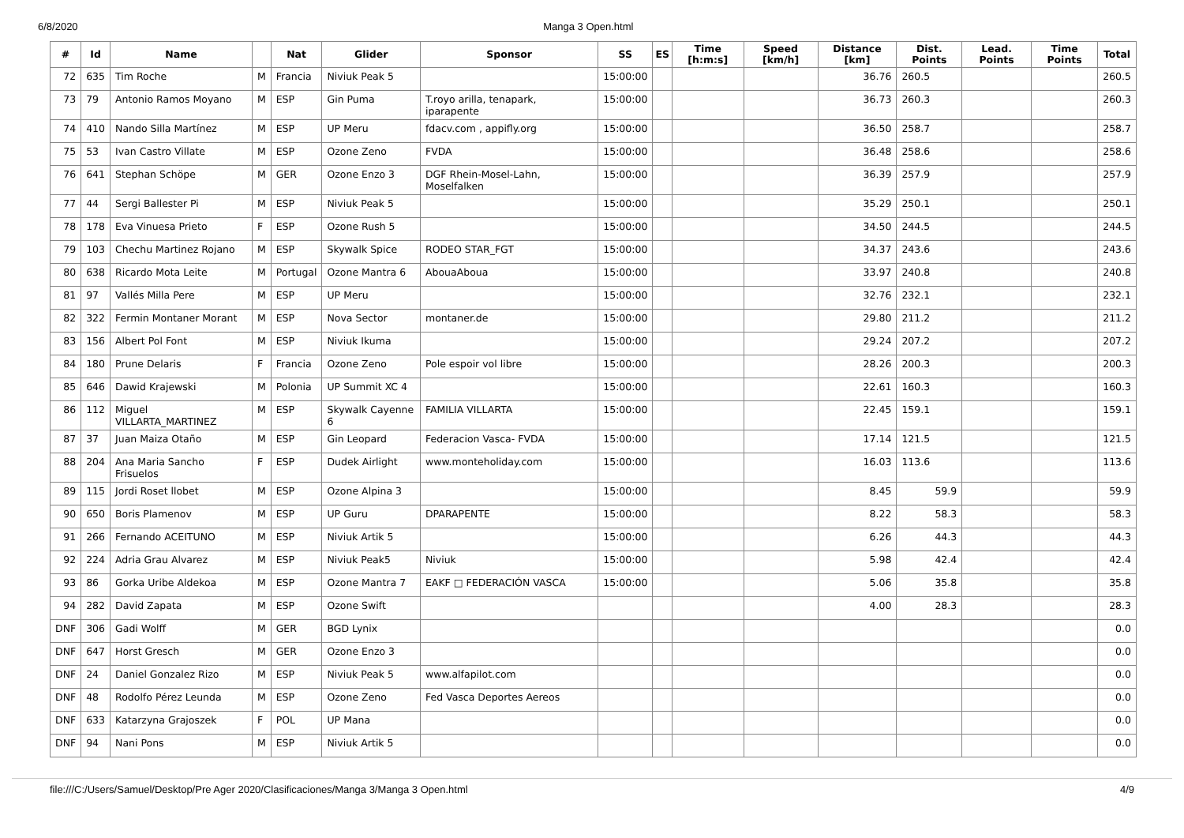6/8/2020 Manga 3 Open.html
| # | Id | Name | | Nat | Glider | Sponsor | SS | ES | Time [h:m:s] | Speed [km/h] | Distance [km] | Dist. Points | Lead. Points | Time Points | Total |
| --- | --- | --- | --- | --- | --- | --- | --- | --- | --- | --- | --- | --- | --- | --- | --- |
| 72 | 635 | Tim Roche | M | Francia | Niviuk Peak 5 | | 15:00:00 | | | | 36.76 | 260.5 | | | 260.5 |
| 73 | 79 | Antonio Ramos Moyano | M | ESP | Gin Puma | T.royo arilla, tenapark, iparapente | 15:00:00 | | | | 36.73 | 260.3 | | | 260.3 |
| 74 | 410 | Nando Silla Martínez | M | ESP | UP Meru | fdacv.com , appifly.org | 15:00:00 | | | | 36.50 | 258.7 | | | 258.7 |
| 75 | 53 | Ivan Castro Villate | M | ESP | Ozone Zeno | FVDA | 15:00:00 | | | | 36.48 | 258.6 | | | 258.6 |
| 76 | 641 | Stephan Schöpe | M | GER | Ozone Enzo 3 | DGF Rhein-Mosel-Lahn, Moselfalken | 15:00:00 | | | | 36.39 | 257.9 | | | 257.9 |
| 77 | 44 | Sergi Ballester Pi | M | ESP | Niviuk Peak 5 | | 15:00:00 | | | | 35.29 | 250.1 | | | 250.1 |
| 78 | 178 | Eva Vinuesa Prieto | F | ESP | Ozone Rush 5 | | 15:00:00 | | | | 34.50 | 244.5 | | | 244.5 |
| 79 | 103 | Chechu Martinez Rojano | M | ESP | Skywalk Spice | RODEO STAR_FGT | 15:00:00 | | | | 34.37 | 243.6 | | | 243.6 |
| 80 | 638 | Ricardo Mota Leite | M | Portugal | Ozone Mantra 6 | AbouaAboua | 15:00:00 | | | | 33.97 | 240.8 | | | 240.8 |
| 81 | 97 | Vallés Milla Pere | M | ESP | UP Meru | | 15:00:00 | | | | 32.76 | 232.1 | | | 232.1 |
| 82 | 322 | Fermin Montaner Morant | M | ESP | Nova Sector | montaner.de | 15:00:00 | | | | 29.80 | 211.2 | | | 211.2 |
| 83 | 156 | Albert Pol Font | M | ESP | Niviuk Ikuma | | 15:00:00 | | | | 29.24 | 207.2 | | | 207.2 |
| 84 | 180 | Prune Delaris | F | Francia | Ozone Zeno | Pole espoir vol libre | 15:00:00 | | | | 28.26 | 200.3 | | | 200.3 |
| 85 | 646 | Dawid Krajewski | M | Polonia | UP Summit XC 4 | | 15:00:00 | | | | 22.61 | 160.3 | | | 160.3 |
| 86 | 112 | Miguel VILLARTA_MARTINEZ | M | ESP | Skywalk Cayenne 6 | FAMILIA VILLARTA | 15:00:00 | | | | 22.45 | 159.1 | | | 159.1 |
| 87 | 37 | Juan Maiza Otaño | M | ESP | Gin Leopard | Federacion Vasca- FVDA | 15:00:00 | | | | 17.14 | 121.5 | | | 121.5 |
| 88 | 204 | Ana Maria Sancho Frisuelos | F | ESP | Dudek Airlight | www.monteholiday.com | 15:00:00 | | | | 16.03 | 113.6 | | | 113.6 |
| 89 | 115 | Jordi Roset llobet | M | ESP | Ozone Alpina 3 | | 15:00:00 | | | | 8.45 | 59.9 | | | 59.9 |
| 90 | 650 | Boris Plamenov | M | ESP | UP Guru | DPARAPENTE | 15:00:00 | | | | 8.22 | 58.3 | | | 58.3 |
| 91 | 266 | Fernando ACEITUNO | M | ESP | Niviuk Artik 5 | | 15:00:00 | | | | 6.26 | 44.3 | | | 44.3 |
| 92 | 224 | Adria Grau Alvarez | M | ESP | Niviuk Peak5 | Niviuk | 15:00:00 | | | | 5.98 | 42.4 | | | 42.4 |
| 93 | 86 | Gorka Uribe Aldekoa | M | ESP | Ozone Mantra 7 | EAKF □ FEDERACIÓN VASCA | 15:00:00 | | | | 5.06 | 35.8 | | | 35.8 |
| 94 | 282 | David Zapata | M | ESP | Ozone Swift | | | | | | 4.00 | 28.3 | | | 28.3 |
| DNF | 306 | Gadi Wolff | M | GER | BGD Lynix | | | | | | | | | | 0.0 |
| DNF | 647 | Horst Gresch | M | GER | Ozone Enzo 3 | | | | | | | | | | 0.0 |
| DNF | 24 | Daniel Gonzalez Rizo | M | ESP | Niviuk Peak 5 | www.alfapilot.com | | | | | | | | | 0.0 |
| DNF | 48 | Rodolfo Pérez Leunda | M | ESP | Ozone Zeno | Fed Vasca Deportes Aereos | | | | | | | | | 0.0 |
| DNF | 633 | Katarzyna Grajoszek | F | POL | UP Mana | | | | | | | | | | 0.0 |
| DNF | 94 | Nani Pons | M | ESP | Niviuk Artik 5 | | | | | | | | | | 0.0 |
file:///C:/Users/Samuel/Desktop/Pre Ager 2020/Clasificaciones/Manga 3/Manga 3 Open.html 4/9